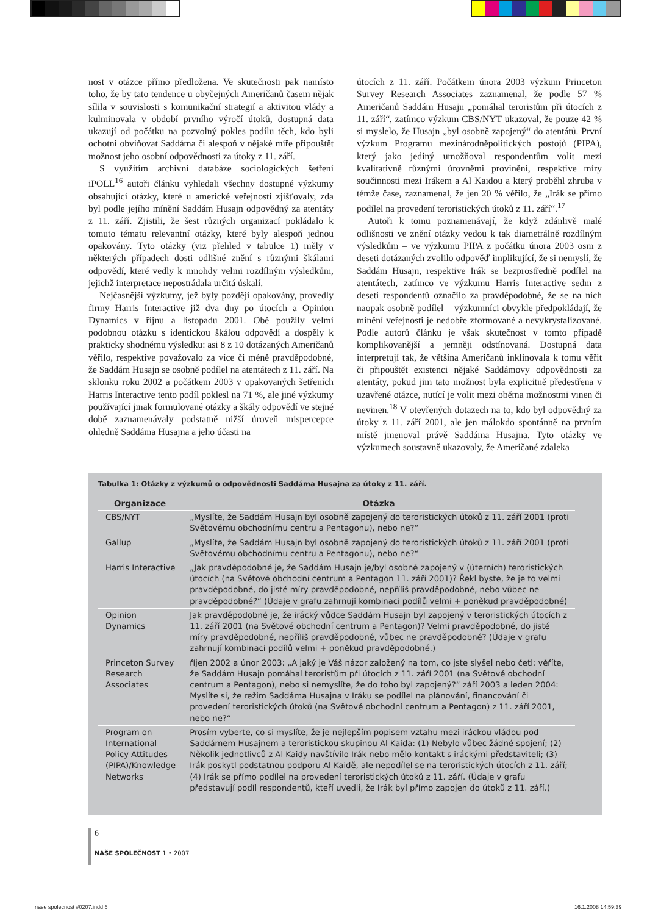nost v otázce přímo předložena. Ve skutečnosti pak namísto toho, že by tato tendence u obyčejných Američanů časem nějak sílila v souvislosti s komunikační strategií a aktivitou vlády a kulminovala v období prvního výročí útoků, dostupná data ukazují od počátku na pozvolný pokles podílu těch, kdo byli ochotni obviňovat Saddáma či alespoň v nějaké míře připouštět možnost jeho osobní odpovědnosti za útoky z 11. září.
S využitím archivní databáze sociologických šetření iPOLL<sup>16</sup> autoři článku vyhledali všechny dostupné výzkumy obsahující otázky, které u americké veřejnosti zjišťovaly, zda byl podle jejího mínění Saddám Husajn odpovědný za atentáty z 11. září. Zjistili, že šest různých organizací pokládalo k tomuto tématu relevantní otázky, které byly alespoň jednou opakovány. Tyto otázky (viz přehled v tabulce 1) měly v některých případech dosti odlišné znění s různými škálami odpovědí, které vedly k mnohdy velmi rozdílným výsledkům, jejichž interpretace nepostrádala určitá úskalí.
Nejčasnější výzkumy, jež byly později opakovány, provedly firmy Harris Interactive již dva dny po útocích a Opinion Dynamics v říjnu a listopadu 2001. Obě použily velmi podobnou otázku s identickou škálou odpovědí a dospěly k prakticky shodnému výsledku: asi 8 z 10 dotázaných Američanů věřilo, respektive považovalo za více či méně pravděpodobné, že Saddám Husajn se osobně podílel na atentátech z 11. září. Na sklonku roku 2002 a počátkem 2003 v opakovaných šetřeních Harris Interactive tento podíl poklesl na 71 %, ale jiné výzkumy používající jinak formulované otázky a škály odpovědí ve stejné době zaznamenávaly podstatně nižší úroveň mispercepce ohledně Saddáma Husajna a jeho účasti na
útocích z 11. září. Počátkem února 2003 výzkum Princeton Survey Research Associates zaznamenal, že podle 57 % Američanů Saddám Husajn „pomáhal teroristům při útocích z 11. září“, zatímco výzkum CBS/NYT ukazoval, že pouze 42 % si myslelo, že Husajn „byl osobně zapojený“ do atentátů. První výzkum Programu mezinárodněpolitických postojů (PIPA), který jako jediný umožňoval respondentům volit mezi kvalitativně různými úrovněmi provinění, respektive míry součinnosti mezi Irákem a Al Kaidou a který proběhl zhruba v témže čase, zaznamenal, že jen 20 % věřilo, že „Irák se přímo podílel na provedení teroristických útoků z 11. září“.<sup>17</sup>
Autoři k tomu poznamenávají, že když zdánlivě malé odlišnosti ve znění otázky vedou k tak diametrálně rozdílným výsledkům – ve výzkumu PIPA z počátku února 2003 osm z deseti dotázaných zvolilo odpověď implikující, že si nemyslí, že Saddám Husajn, respektive Irák se bezprostředně podílel na atentátech, zatímco ve výzkumu Harris Interactive sedm z deseti respondentů označilo za pravděpodobné, že se na nich naopak osobně podílel – výzkumníci obvykle předpokládají, že mínění veřejnosti je nedobře zformované a nevykrystalizované. Podle autorů článku je však skutečnost v tomto případě komplikovanější a jemněji odstínovaná. Dostupná data interpretují tak, že většina Američanů inklinovala k tomu věřit či připouštět existenci nějaké Saddámovy odpovědnosti za atentáty, pokud jim tato možnost byla explicitně předestřena v uzavřené otázce, nutící je volit mezi oběma možnostmi vinen či nevinen.<sup>18</sup> V otevřených dotazech na to, kdo byl odpovědný za útoky z 11. září 2001, ale jen málokdo spontánně na prvním místě jmenoval právě Saddáma Husajna. Tyto otázky ve výzkumech soustavně ukazovaly, že Američané zdaleka
Tabulka 1: Otázky z výzkumů o odpovědnosti Saddáma Husajna za útoky z 11. září.
| Organizace | Otázka |
| --- | --- |
| CBS/NYT | „Myslíte, že Saddám Husajn byl osobně zapojený do teroristických útoků z 11. září 2001 (proti Světovému obchodnímu centru a Pentagonu), nebo ne?“ |
| Gallup | „Myslíte, že Saddám Husajn byl osobně zapojený do teroristických útoků z 11. září 2001 (proti Světovému obchodnímu centru a Pentagonu), nebo ne?“ |
| Harris Interactive | „Jak pravděpodobné je, že Saddám Husajn je/byl osobně zapojený v (úterních) teroristických útocích (na Světové obchodní centrum a Pentagon 11. září 2001)? Řekl byste, že je to velmi pravděpodobné, do jisté míry pravděpodobné, nepříliš pravděpodobné, nebo vůbec ne pravděpodobné?“ (Údaje v grafu zahrnují kombinaci podílů velmi + poněkud pravděpodobné) |
| Opinion Dynamics | Jak pravděpodobné je, že irácký vůdce Saddám Husajn byl zapojený v teroristických útocích z 11. září 2001 (na Světové obchodní centrum a Pentagon)? Velmi pravděpodobné, do jisté míry pravděpodobné, nepříliš pravděpodobné, vůbec ne pravděpodobné? (Údaje v grafu zahrnují kombinaci podílů velmi + poněkud pravděpodobné.) |
| Princeton Survey Research Associates | říjen 2002 a únor 2003: „A jaký je Váš názor založený na tom, co jste slyšel nebo četl: věříte, že Saddám Husajn pomáhal teroristům při útocích z 11. září 2001 (na Světové obchodní centrum a Pentagon), nebo si nemyslíte, že do toho byl zapojený?“ září 2003 a leden 2004: Myslíte si, že režim Saddáma Husajna v Iráku se podílel na plánování, financování či provedení teroristických útoků (na Světové obchodní centrum a Pentagon) z 11. září 2001, nebo ne?“ |
| Program on International Policy Attitudes (PIPA)/Knowledge Networks | Prosím vyberte, co si myslíte, že je nejlepším popisem vztahu mezi iráckou vládou pod Saddámem Husajnem a teroristickou skupinou Al Kaida: (1) Nebylo vůbec žádné spojení; (2) Několik jednotlivců z Al Kaidy navštívilo Irák nebo mělo kontakt s iráckými představiteli; (3) Irák poskytl podstatnou podporu Al Kaidě, ale nepodílel se na teroristických útocích z 11. září; (4) Irák se přímo podílel na provedení teroristických útoků z 11. září. (Údaje v grafu představují podíl respondentů, kteří uvedli, že Irák byl přímo zapojen do útoků z 11. září.) |
6
NAŠE SPOLEČNOST 1 • 2007
nase spolecnost #0207.indd 6 16.1.2008 14:59:39